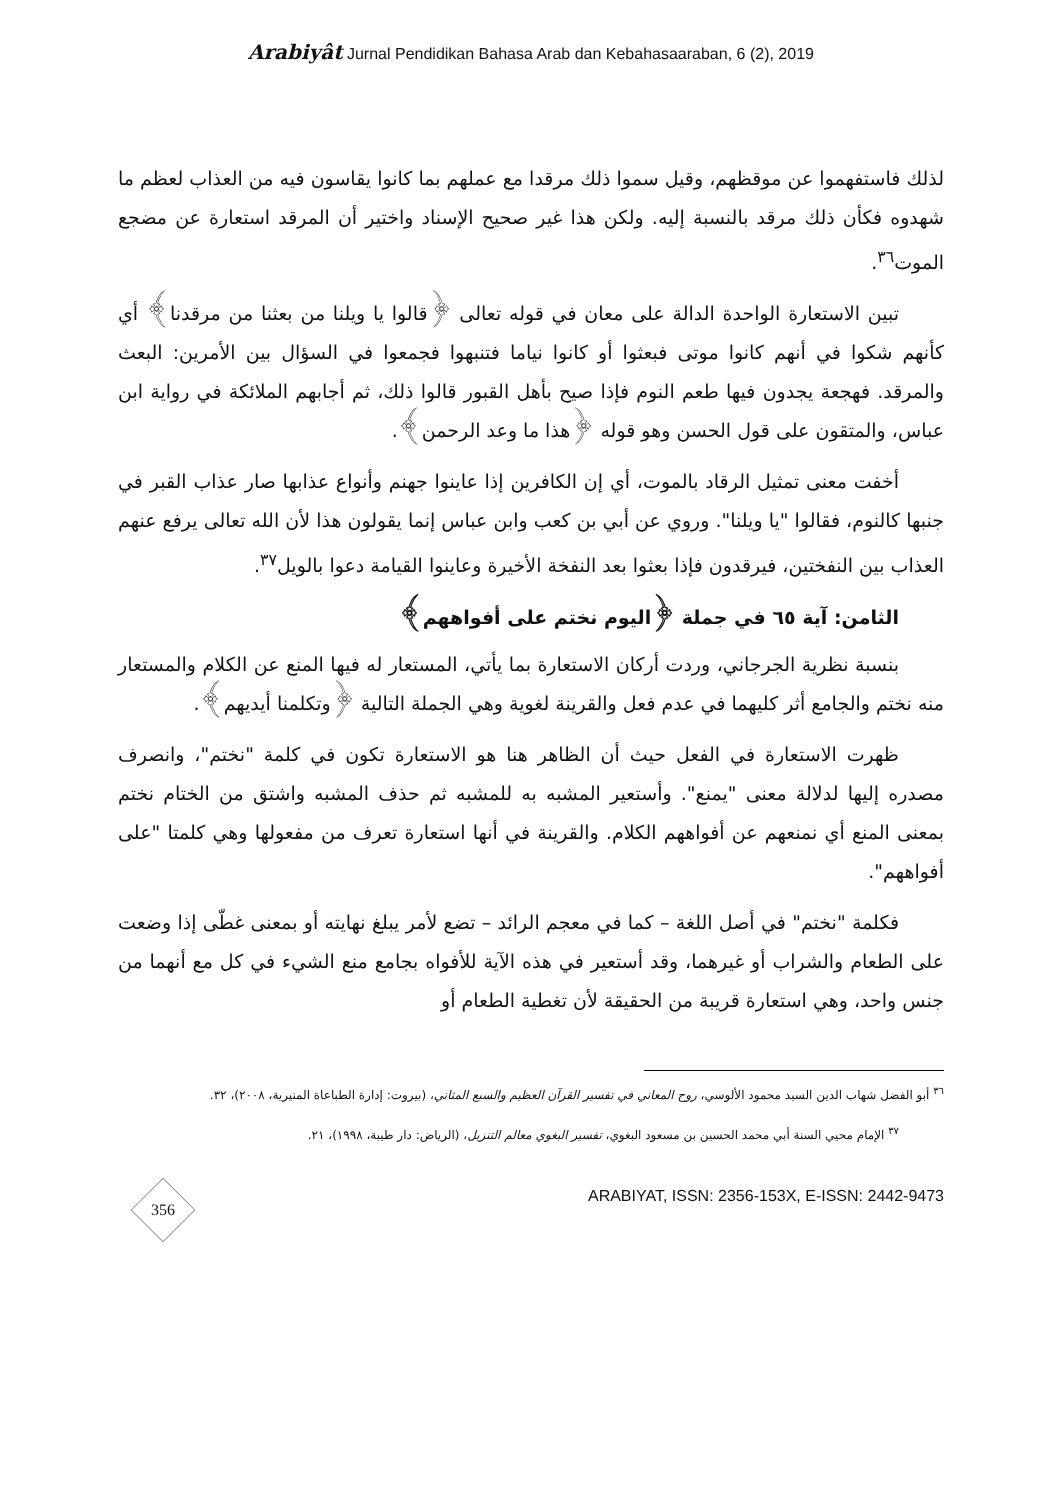Arabiyât Jurnal Pendidikan Bahasa Arab dan Kebahasaaraban, 6 (2), 2019
لذلك فاستفهموا عن موقظهم، وقيل سموا ذلك مرقدا مع عملهم بما كانوا يقاسون فيه من العذاب لعظم ما شهدوه فكأن ذلك مرقد بالنسبة إليه. ولكن هذا غير صحيح الإسناد واختير أن المرقد استعارة عن مضجع الموت<sup>٣٦</sup>.
تبين الاستعارة الواحدة الدالة على معان في قوله تعالى ﴿قالوا يا ويلنا من بعثنا من مرقدنا﴾ أي كأنهم شكوا في أنهم كانوا موتى فبعثوا أو كانوا نياما فتنبهوا فجمعوا في السؤال بين الأمرين: البعث والمرقد. فهجعة يجدون فيها طعم النوم فإذا صيح بأهل القبور قالوا ذلك، ثم أجابهم الملائكة في رواية ابن عباس، والمتقون على قول الحسن وهو قوله ﴿هذا ما وعد الرحمن﴾.
أخفت معنى تمثيل الرقاد بالموت، أي إن الكافرين إذا عاينوا جهنم وأنواع عذابها صار عذاب القبر في جنبها كالنوم، فقالوا "يا ويلنا". وروي عن أبي بن كعب وابن عباس إنما يقولون هذا لأن الله تعالى يرفع عنهم العذاب بين النفختين، فيرقدون فإذا بعثوا بعد النفخة الأخيرة وعاينوا القيامة دعوا بالويل<sup>٣٧</sup>.
الثامن: آية ٦٥ في جملة ﴿اليوم نختم على أفواههم﴾
بنسبة نظرية الجرجاني، وردت أركان الاستعارة بما يأتي، المستعار له فيها المنع عن الكلام والمستعار منه نختم والجامع أثر كليهما في عدم فعل والقرينة لغوية وهي الجملة التالية ﴿وتكلمنا أيديهم﴾.
ظهرت الاستعارة في الفعل حيث أن الظاهر هنا هو الاستعارة تكون في كلمة "نختم"، وانصرف مصدره إليها لدلالة معنى "يمنع". وأستعير المشبه به للمشبه ثم حذف المشبه واشتق من الختام نختم بمعنى المنع أي نمنعهم عن أفواههم الكلام. والقرينة في أنها استعارة تعرف من مفعولها وهي كلمتا "على أفواههم".
فكلمة "نختم" في أصل اللغة – كما في معجم الرائد – تضع لأمر يبلغ نهايته أو بمعنى غطّى إذا وضعت على الطعام والشراب أو غيرهما، وقد أستعير في هذه الآية للأفواه بجامع منع الشيء في كل مع أنهما من جنس واحد، وهي استعارة قريبة من الحقيقة لأن تغطية الطعام أو
<sup>٣٦</sup> أبو الفضل شهاب الدين السيد محمود الألوسي، روح المعاني في تفسير القرآن العظيم والسبع المثاني، (بيروت: إدارة الطباعاة المنيرية، ٢٠٠٨)، ٣٢.
<sup>٣٧</sup> الإمام محيي السنة أبي محمد الحسين بن مسعود البغوي، تفسير البغوي معالم التنزيل، (الرياض: دار طيبة، ١٩٩٨)، ٢١.
356
ARABIYAT, ISSN: 2356-153X, E-ISSN: 2442-9473